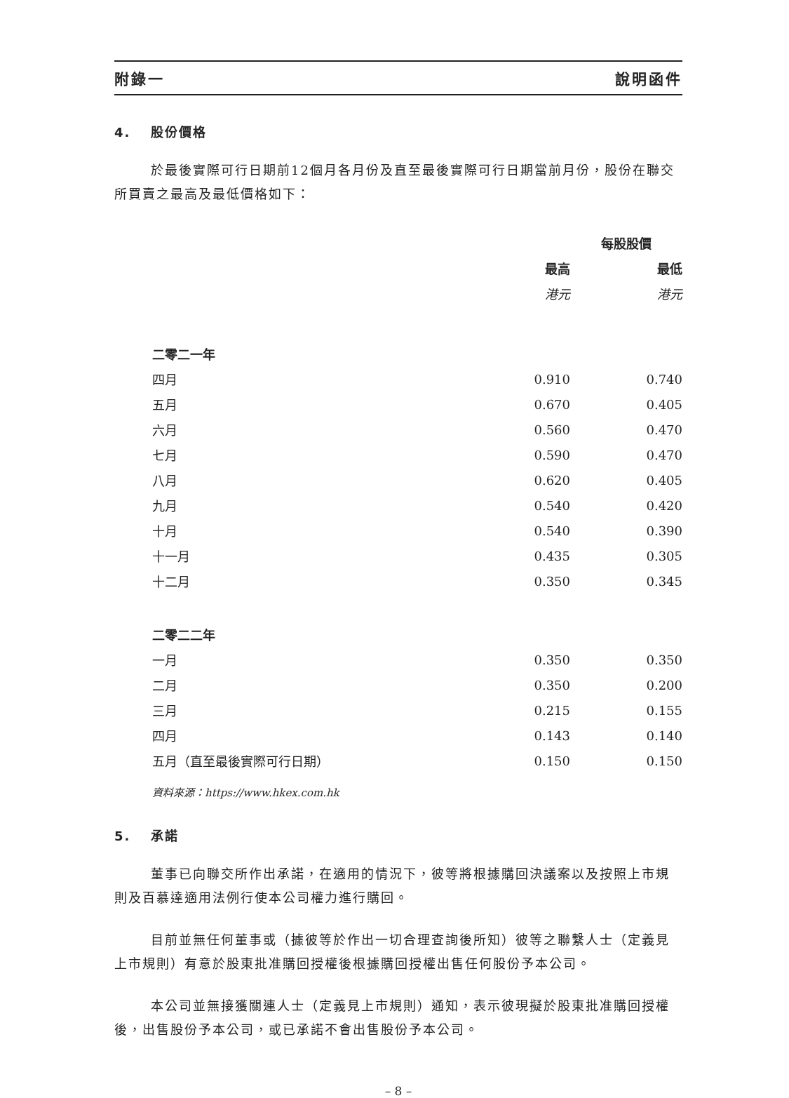附錄一 說明函件
4. 股份價格
於最後實際可行日期前12個月各月份及直至最後實際可行日期當前月份，股份在聯交所買賣之最高及最低價格如下：
| | 每股股價 | |
| | 最高 | 最低 |
| | 港元 | 港元 |
| 二零二一年 | | |
| 四月 | 0.910 | 0.740 |
| 五月 | 0.670 | 0.405 |
| 六月 | 0.560 | 0.470 |
| 七月 | 0.590 | 0.470 |
| 八月 | 0.620 | 0.405 |
| 九月 | 0.540 | 0.420 |
| 十月 | 0.540 | 0.390 |
| 十一月 | 0.435 | 0.305 |
| 十二月 | 0.350 | 0.345 |
| 二零二二年 | | |
| 一月 | 0.350 | 0.350 |
| 二月 | 0.350 | 0.200 |
| 三月 | 0.215 | 0.155 |
| 四月 | 0.143 | 0.140 |
| 五月（直至最後實際可行日期） | 0.150 | 0.150 |
資料來源：https://www.hkex.com.hk
5. 承諾
董事已向聯交所作出承諾，在適用的情況下，彼等將根據購回決議案以及按照上市規則及百慕達適用法例行使本公司權力進行購回。
目前並無任何董事或（據彼等於作出一切合理查詢後所知）彼等之聯繫人士（定義見上市規則）有意於股東批准購回授權後根據購回授權出售任何股份予本公司。
本公司並無接獲關連人士（定義見上市規則）通知，表示彼現擬於股東批准購回授權後，出售股份予本公司，或已承諾不會出售股份予本公司。
– 8 –